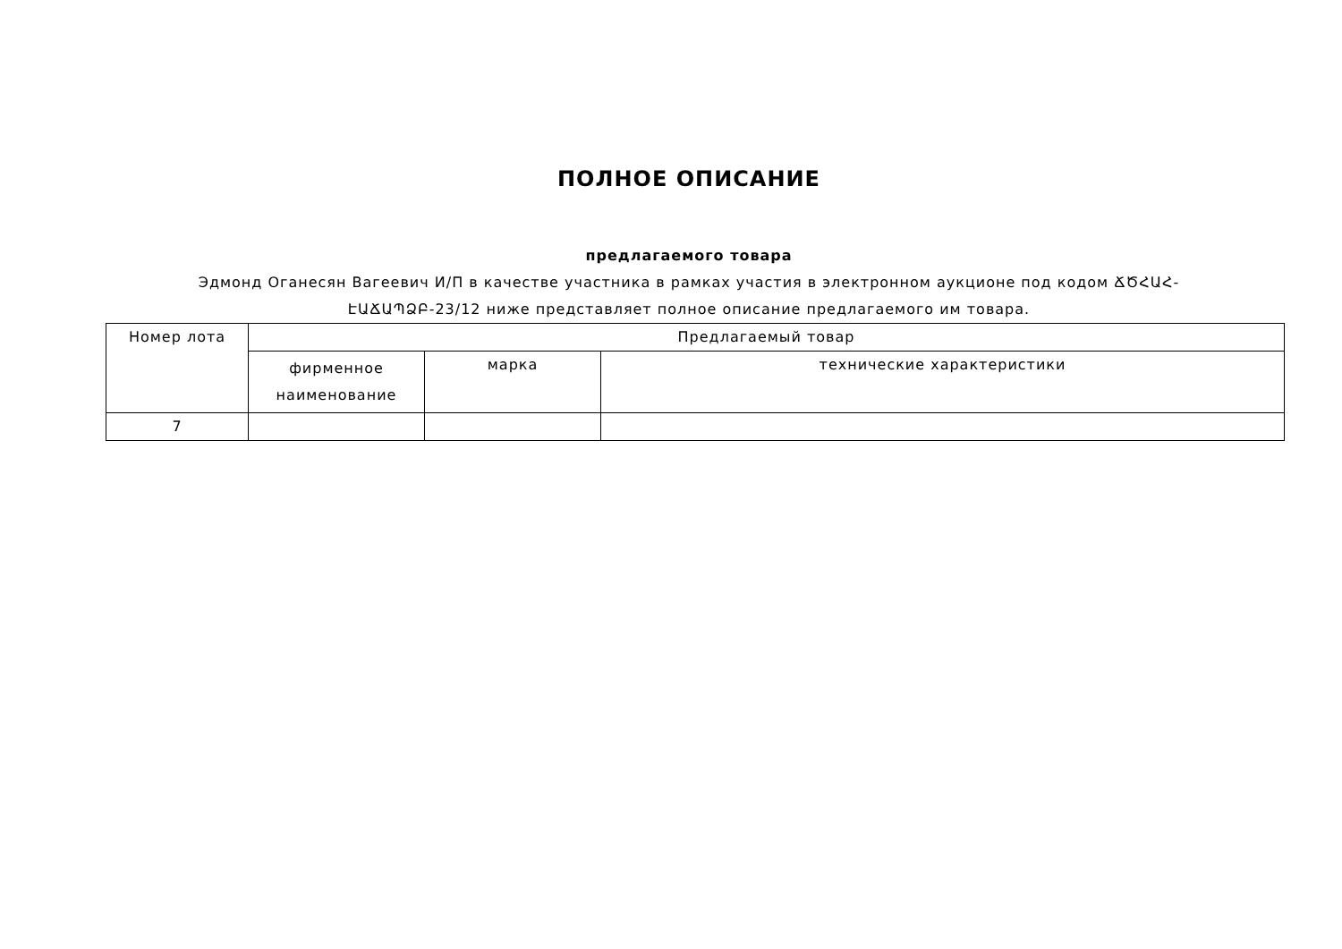ПОЛНОЕ ОПИСАНИЕ
предлагаемого товара
Эдмонд Оганесян Вагеевич И/П в качестве участника в рамках участия в электронном аукционе под кодом ՃԾՀԱՀ-ԷԱՃԱՊՁԲ-23/12 ниже представляет полное описание предлагаемого им товара.
| Номер лота | Предлагаемый товар | | |
| --- | --- | --- | --- |
| | фирменное наименование | марка | технические характеристики |
| 7 | | | |